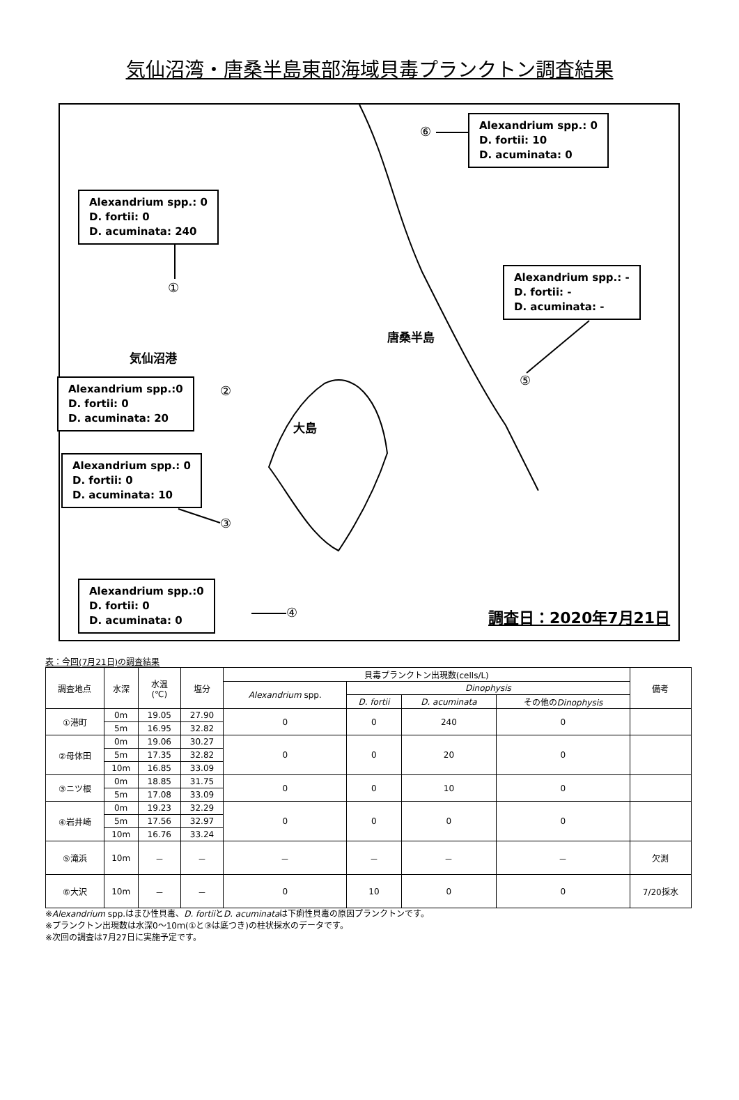気仙沼湾・唐桑半島東部海域貝毒プランクトン調査結果
Alexandrium spp.: 0
D. fortii: 10
D. acuminata: 0
⑥
Alexandrium spp.: 0
D. fortii: 0
D. acuminata: 240
①
Alexandrium spp.: -
D. fortii: -
D. acuminata: -
唐桑半島
気仙沼港
⑤
Alexandrium spp.:0
D. fortii: 0
D. acuminata: 20
②
大島
Alexandrium spp.: 0
D. fortii: 0
D. acuminata: 10
③
Alexandrium spp.:0
D. fortii: 0
D. acuminata: 0
④ 調査日：2020年7月21日
表：今回(7月21日)の調査結果
| 調査地点 | 水深 | 水温 (℃) | 塩分 | 貝毒プランクトン出現数(cells/L) | | | | 備考 |
| --- | --- | --- | --- | --- | --- | --- | --- | --- |
| | | | | Alexandrium spp. | Dinophysis | | | |
| | | | | | D. fortii | D. acuminata | その他の Dinophysis | |
| ①港町 | 0m | 19.05 | 27.90 | 0 | 0 | 240 | 0 | |
| | 5m | 16.95 | 32.82 | | | | | |
| ②母体田 | 0m | 19.06 | 30.27 | 0 | 0 | 20 | 0 | |
| | 5m | 17.35 | 32.82 | | | | | |
| | 10m | 16.85 | 33.09 | | | | | |
| ③ニツ根 | 0m | 18.85 | 31.75 | 0 | 0 | 10 | 0 | |
| | 5m | 17.08 | 33.09 | | | | | |
| ④岩井崎 | 0m | 19.23 | 32.29 | 0 | 0 | 0 | 0 | |
| | 5m | 17.56 | 32.97 | | | | | |
| | 10m | 16.76 | 33.24 | | | | | |
| ⑤滝浜 | 10m | － | － | － | － | － | － | 欠測 |
| ⑥大沢 | 10m | － | － | 0 | 10 | 0 | 0 | 7/20採水 |
※Alexandrium spp.はまひ性貝毒、D. fortiiとD. acuminataは下痢性貝毒の原因プランクトンです。
※プランクトン出現数は水深0～10ｍ(①と③は底つき)の柱状採水のデータです。
※次回の調査は7月27日に実施予定です。